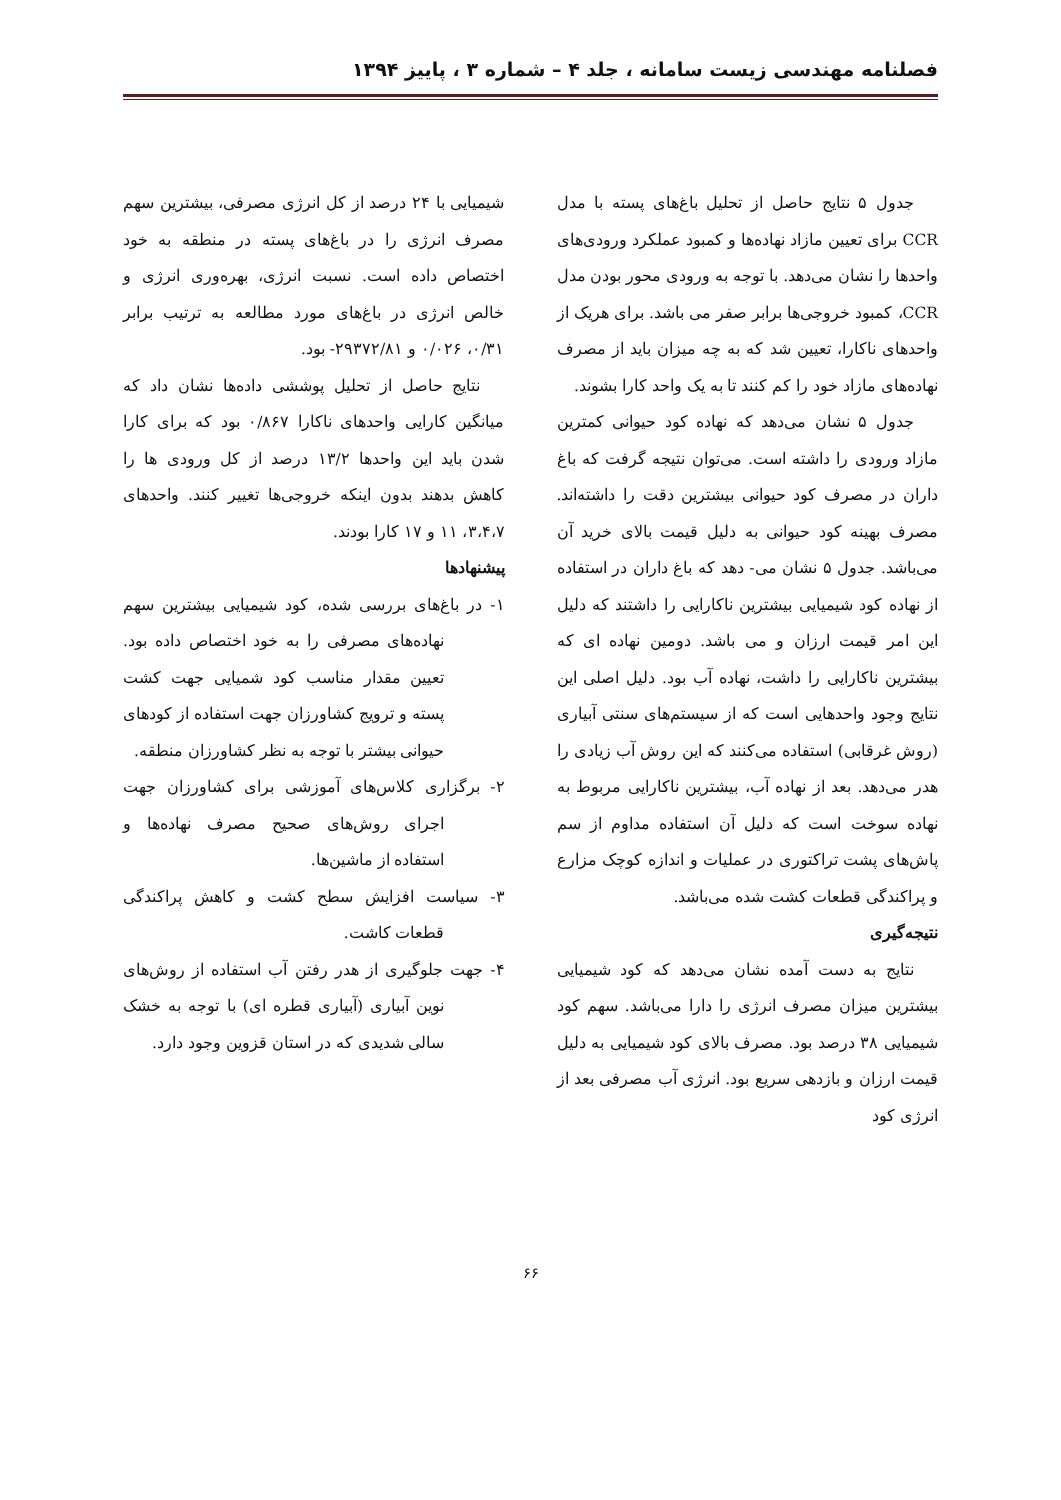فصلنامه مهندسی زیست سامانه ، جلد ۴ – شماره ۳ ، پاییز ۱۳۹۴
جدول ۵ نتایج حاصل از تحلیل باغ‌های پسته با مدل CCR برای تعیین مازاد نهاده‌ها و کمبود عملکرد ورودی‌های واحدها را نشان می‌دهد. با توجه به ورودی محور بودن مدل CCR، کمبود خروجی‌ها برابر صفر می باشد. برای هریک از واحدهای ناکارا، تعیین شد که به چه میزان باید از مصرف نهاده‌های مازاد خود را کم کنند تا به یک واحد کارا بشوند.
جدول ۵ نشان می‌دهد که نهاده کود حیوانی کمترین مازاد ورودی را داشته است. می‌توان نتیجه گرفت که باغ داران در مصرف کود حیوانی بیشترین دقت را داشته‌اند. مصرف بهینه کود حیوانی به دلیل قیمت بالای خرید آن می‌باشد. جدول ۵ نشان می- دهد که باغ داران در استفاده از نهاده کود شیمیایی بیشترین ناکارایی را داشتند که دلیل این امر قیمت ارزان و می باشد. دومین نهاده ای که بیشترین ناکارایی را داشت، نهاده آب بود. دلیل اصلی این نتایج وجود واحدهایی است که از سیستم‌های سنتی آبیاری (روش غرقابی) استفاده می‌کنند که این روش آب زیادی را هدر می‌دهد. بعد از نهاده آب، بیشترین ناکارایی مربوط به نهاده سوخت است که دلیل آن استفاده مداوم از سم پاش‌های پشت تراکتوری در عملیات و اندازه کوچک مزارع و پراکندگی قطعات کشت شده می‌باشد.
نتیجه‌گیری
نتایج به دست آمده نشان می‌دهد که کود شیمیایی بیشترین میزان مصرف انرژی را دارا می‌باشد. سهم کود شیمیایی ۳۸ درصد بود. مصرف بالای کود شیمیایی به دلیل قیمت ارزان و بازدهی سریع بود. انرژی آب مصرفی بعد از انرژی کود
شیمیایی با ۲۴ درصد از کل انرژی مصرفی، بیشترین سهم مصرف انرژی را در باغ‌های پسته در منطقه به خود اختصاص داده است. نسبت انرژی، بهره‌وری انرژی و خالص انرژی در باغ‌های مورد مطالعه به ترتیب برابر ۰/۳۱، ۰/۰۲۶ و ۲۹۳۷۲/۸۱- بود.
نتایج حاصل از تحلیل پوششی داده‌ها نشان داد که میانگین کارایی واحدهای ناکارا ۰/۸۶۷ بود که برای کارا شدن باید این واحدها ۱۳/۲ درصد از کل ورودی ها را کاهش بدهند بدون اینکه خروجی‌ها تغییر کنند. واحدهای ۳،۴،۷، ۱۱ و ۱۷ کارا بودند.
پیشنهادها
۱- در باغ‌های بررسی شده، کود شیمیایی بیشترین سهم نهاده‌های مصرفی را به خود اختصاص داده بود. تعیین مقدار مناسب کود شمیایی جهت کشت پسته و ترویج کشاورزان جهت استفاده از کودهای حیوانی بیشتر با توجه به نظر کشاورزان منطقه.
۲- برگزاری کلاس‌های آموزشی برای کشاورزان جهت اجرای روش‌های صحیح مصرف نهاده‌ها و استفاده از ماشین‌ها.
۳- سیاست افزایش سطح کشت و کاهش پراکندگی قطعات کاشت.
۴- جهت جلوگیری از هدر رفتن آب استفاده از روش‌های نوین آبیاری (آبیاری قطره ای) با توجه به خشک سالی شدیدی که در استان قزوین وجود دارد.
۶۶